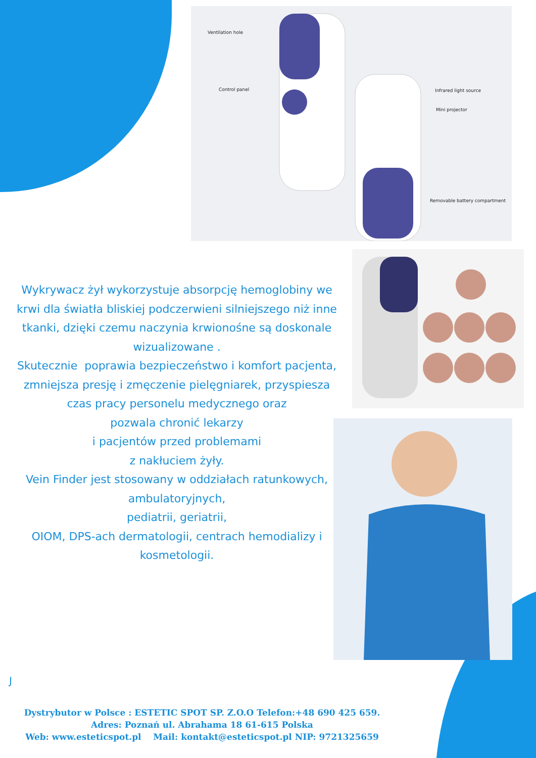Ventilation hole
Control panel Infrared light source
Mini projector
Removable battery compartment
Wykrywacz żył wykorzystuje absorpcję hemoglobiny we krwi dla światła bliskiej podczerwieni silniejszego niż inne tkanki, dzięki czemu naczynia krwionośne są doskonale wizualizowane .
Skutecznie poprawia bezpieczeństwo i komfort pacjenta, zmniejsza presję i zmęczenie pielęgniarek, przyspiesza czas pracy personelu medycznego oraz
pozwala chronić lekarzy
i pacjentów przed problemami
z nakłuciem żyły.
Vein Finder jest stosowany w oddziałach ratunkowych,
ambulatoryjnych,
pediatrii, geriatrii,
OIOM, DPS-ach dermatologii, centrach hemodializy i kosmetologii.
J
Dystrybutor w Polsce : ESTETIC SPOT SP. Z.O.O Telefon:+48 690 425 659.
Adres: Poznań ul. Abrahama 18 61-615 Polska
Web: www.esteticspot.pl Mail: kontakt@esteticspot.pl NIP: 9721325659